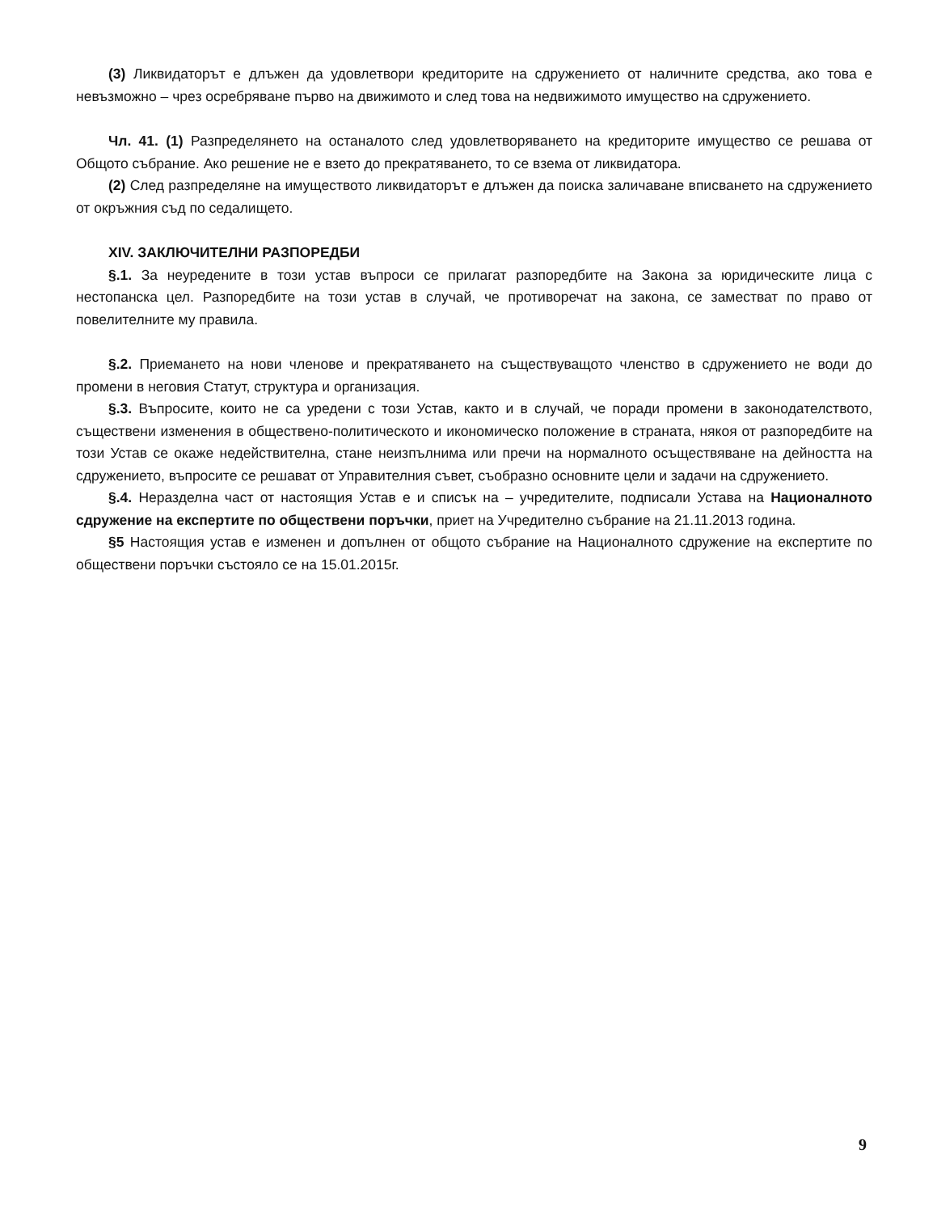(3) Ликвидаторът е длъжен да удовлетвори кредиторите на сдружението от наличните средства, ако това е невъзможно – чрез осребряване първо на движимото и след това на недвижимото имущество на сдружението.
Чл. 41. (1) Разпределянето на останалото след удовлетворяването на кредиторите имущество се решава от Общото събрание. Ако решение не е взето до прекратяването, то се взема от ликвидатора.
(2) След разпределяне на имуществото ликвидаторът е длъжен да поиска заличаване вписването на сдружението от окръжния съд по седалището.
XIV. ЗАКЛЮЧИТЕЛНИ РАЗПОРЕДБИ
§.1. За неуредените в този устав въпроси се прилагат разпоредбите на Закона за юридическите лица с нестопанска цел. Разпоредбите на този устав в случай, че противоречат на закона, се заместват по право от повелителните му правила.
§.2. Приемането на нови членове и прекратяването на съществуващото членство в сдружението не води до промени в неговия Статут, структура и организация.
§.3. Въпросите, които не са уредени с този Устав, както и в случай, че поради промени в законодателството, съществени изменения в обществено-политическото и икономическо положение в страната, някоя от разпоредбите на този Устав се окаже недействителна, стане неизпълнима или пречи на нормалното осъществяване на дейността на сдружението, въпросите се решават от Управителния съвет, съобразно основните цели и задачи на сдружението.
§.4. Неразделна част от настоящия Устав е и списък на – учредителите, подписали Устава на Националното сдружение на експертите по обществени поръчки, приет на Учредително събрание на 21.11.2013 година.
§5 Настоящия устав е изменен и допълнен от общото събрание на Националното сдружение на експертите по обществени поръчки състояло се на 15.01.2015г.
9